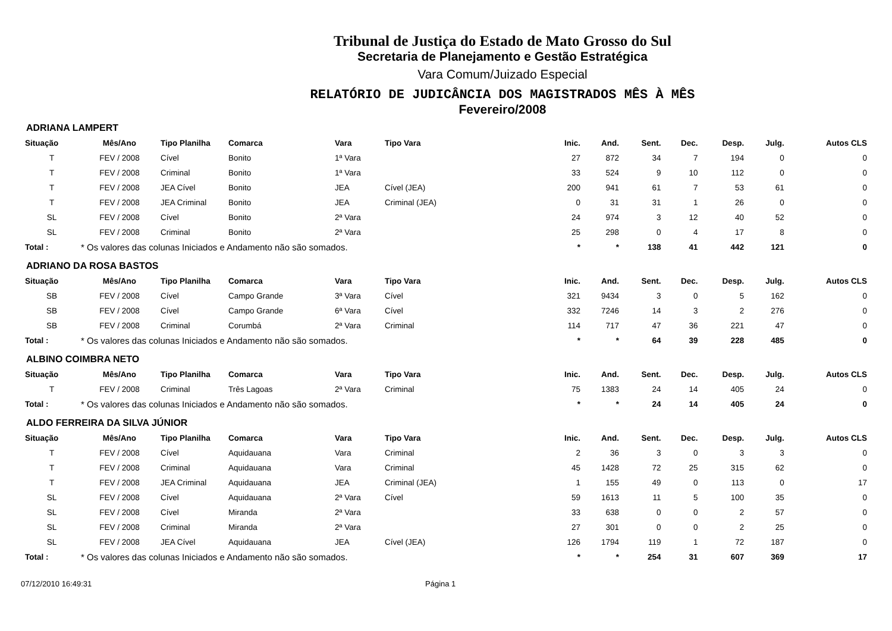Tribunal de Justiça do Estado de Mato Grosso do Sul
Secretaria de Planejamento e Gestão Estratégica
Vara Comum/Juizado Especial
RELATÓRIO DE JUDICÂNCIA DOS MAGISTRADOS MÊS À MÊS
Fevereiro/2008
ADRIANA LAMPERT
| Situação | Mês/Ano | Tipo Planilha | Comarca | Vara | Tipo Vara | Inic. | And. | Sent. | Dec. | Desp. | Julg. | Autos CLS |
| --- | --- | --- | --- | --- | --- | --- | --- | --- | --- | --- | --- | --- |
| T | FEV / 2008 | Cível | Bonito | 1ª Vara | | 27 | 872 | 34 | 7 | 194 | 0 | 0 |
| T | FEV / 2008 | Criminal | Bonito | 1ª Vara | | 33 | 524 | 9 | 10 | 112 | 0 | 0 |
| T | FEV / 2008 | JEA Cível | Bonito | JEA | Cível (JEA) | 200 | 941 | 61 | 7 | 53 | 61 | 0 |
| T | FEV / 2008 | JEA Criminal | Bonito | JEA | Criminal (JEA) | 0 | 31 | 31 | 1 | 26 | 0 | 0 |
| SL | FEV / 2008 | Cível | Bonito | 2ª Vara | | 24 | 974 | 3 | 12 | 40 | 52 | 0 |
| SL | FEV / 2008 | Criminal | Bonito | 2ª Vara | | 25 | 298 | 0 | 4 | 17 | 8 | 0 |
| Total : | * Os valores das colunas Iniciados e Andamento não são somados. | | | | | * | * | 138 | 41 | 442 | 121 | 0 |
ADRIANO DA ROSA BASTOS
| Situação | Mês/Ano | Tipo Planilha | Comarca | Vara | Tipo Vara | Inic. | And. | Sent. | Dec. | Desp. | Julg. | Autos CLS |
| --- | --- | --- | --- | --- | --- | --- | --- | --- | --- | --- | --- | --- |
| SB | FEV / 2008 | Cível | Campo Grande | 3ª Vara | Cível | 321 | 9434 | 3 | 0 | 5 | 162 | 0 |
| SB | FEV / 2008 | Cível | Campo Grande | 6ª Vara | Cível | 332 | 7246 | 14 | 3 | 2 | 276 | 0 |
| SB | FEV / 2008 | Criminal | Corumbá | 2ª Vara | Criminal | 114 | 717 | 47 | 36 | 221 | 47 | 0 |
| Total : | * Os valores das colunas Iniciados e Andamento não são somados. | | | | | * | * | 64 | 39 | 228 | 485 | 0 |
ALBINO COIMBRA NETO
| Situação | Mês/Ano | Tipo Planilha | Comarca | Vara | Tipo Vara | Inic. | And. | Sent. | Dec. | Desp. | Julg. | Autos CLS |
| --- | --- | --- | --- | --- | --- | --- | --- | --- | --- | --- | --- | --- |
| T | FEV / 2008 | Criminal | Três Lagoas | 2ª Vara | Criminal | 75 | 1383 | 24 | 14 | 405 | 24 | 0 |
| Total : | * Os valores das colunas Iniciados e Andamento não são somados. | | | | | * | * | 24 | 14 | 405 | 24 | 0 |
ALDO FERREIRA DA SILVA JÚNIOR
| Situação | Mês/Ano | Tipo Planilha | Comarca | Vara | Tipo Vara | Inic. | And. | Sent. | Dec. | Desp. | Julg. | Autos CLS |
| --- | --- | --- | --- | --- | --- | --- | --- | --- | --- | --- | --- | --- |
| T | FEV / 2008 | Cível | Aquidauana | Vara | Criminal | 2 | 36 | 3 | 0 | 3 | 3 | 0 |
| T | FEV / 2008 | Criminal | Aquidauana | Vara | Criminal | 45 | 1428 | 72 | 25 | 315 | 62 | 0 |
| T | FEV / 2008 | JEA Criminal | Aquidauana | JEA | Criminal (JEA) | 1 | 155 | 49 | 0 | 113 | 0 | 17 |
| SL | FEV / 2008 | Cível | Aquidauana | 2ª Vara | Cível | 59 | 1613 | 11 | 5 | 100 | 35 | 0 |
| SL | FEV / 2008 | Cível | Miranda | 2ª Vara | | 33 | 638 | 0 | 0 | 2 | 57 | 0 |
| SL | FEV / 2008 | Criminal | Miranda | 2ª Vara | | 27 | 301 | 0 | 0 | 2 | 25 | 0 |
| SL | FEV / 2008 | JEA Cível | Aquidauana | JEA | Cível (JEA) | 126 | 1794 | 119 | 1 | 72 | 187 | 0 |
| Total : | * Os valores das colunas Iniciados e Andamento não são somados. | | | | | * | * | 254 | 31 | 607 | 369 | 17 |
07/12/2010 16:49:31 Página 1